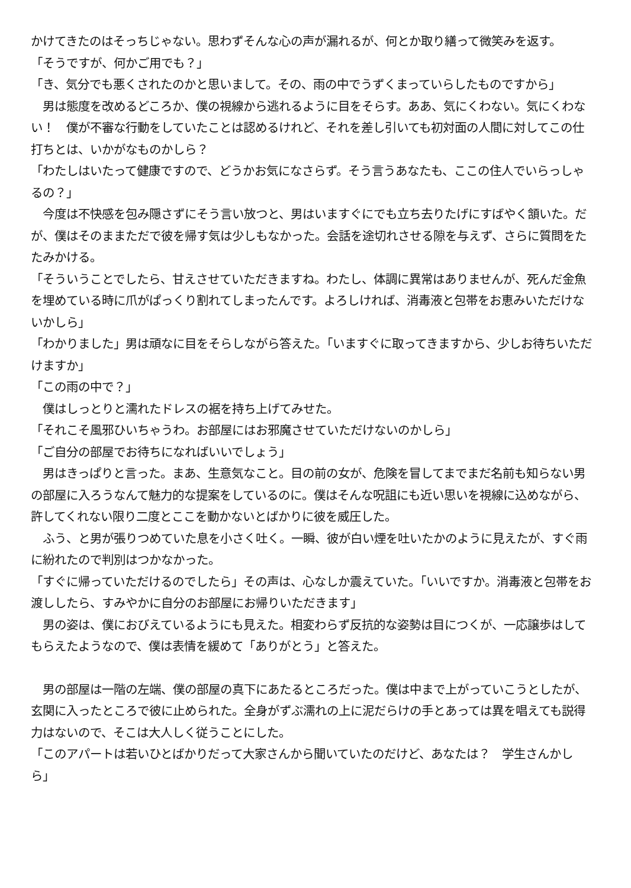かけてきたのはそっちじゃない。思わずそんな心の声が漏れるが、何とか取り繕って微笑みを返す。
「そうですが、何かご用でも？」
「き、気分でも悪くされたのかと思いまして。その、雨の中でうずくまっていらしたものですから」
　男は態度を改めるどころか、僕の視線から逃れるように目をそらす。ああ、気にくわない。気にくわない！　僕が不審な行動をしていたことは認めるけれど、それを差し引いても初対面の人間に対してこの仕打ちとは、いかがなものかしら？
「わたしはいたって健康ですので、どうかお気になさらず。そう言うあなたも、ここの住人でいらっしゃるの？」
　今度は不快感を包み隠さずにそう言い放つと、男はいますぐにでも立ち去りたげにすばやく頷いた。だが、僕はそのままただで彼を帰す気は少しもなかった。会話を途切れさせる隙を与えず、さらに質問をたたみかける。
「そういうことでしたら、甘えさせていただきますね。わたし、体調に異常はありませんが、死んだ金魚を埋めている時に爪がぱっくり割れてしまったんです。よろしければ、消毒液と包帯をお恵みいただけないかしら」
「わかりました」男は頑なに目をそらしながら答えた。「いますぐに取ってきますから、少しお待ちいただけますか」
「この雨の中で？」
　僕はしっとりと濡れたドレスの裾を持ち上げてみせた。
「それこそ風邪ひいちゃうわ。お部屋にはお邪魔させていただけないのかしら」
「ご自分の部屋でお待ちになればいいでしょう」
　男はきっぱりと言った。まあ、生意気なこと。目の前の女が、危険を冒してまでまだ名前も知らない男の部屋に入ろうなんて魅力的な提案をしているのに。僕はそんな呪詛にも近い思いを視線に込めながら、許してくれない限り二度とここを動かないとばかりに彼を威圧した。
　ふう、と男が張りつめていた息を小さく吐く。一瞬、彼が白い煙を吐いたかのように見えたが、すぐ雨に紛れたので判別はつかなかった。
「すぐに帰っていただけるのでしたら」その声は、心なしか震えていた。「いいですか。消毒液と包帯をお渡ししたら、すみやかに自分のお部屋にお帰りいただきます」
　男の姿は、僕におびえているようにも見えた。相変わらず反抗的な姿勢は目につくが、一応譲歩はしてもらえたようなので、僕は表情を緩めて「ありがとう」と答えた。
　男の部屋は一階の左端、僕の部屋の真下にあたるところだった。僕は中まで上がっていこうとしたが、玄関に入ったところで彼に止められた。全身がずぶ濡れの上に泥だらけの手とあっては異を唱えても説得力はないので、そこは大人しく従うことにした。
「このアパートは若いひとばかりだって大家さんから聞いていたのだけど、あなたは？　学生さんかしら」